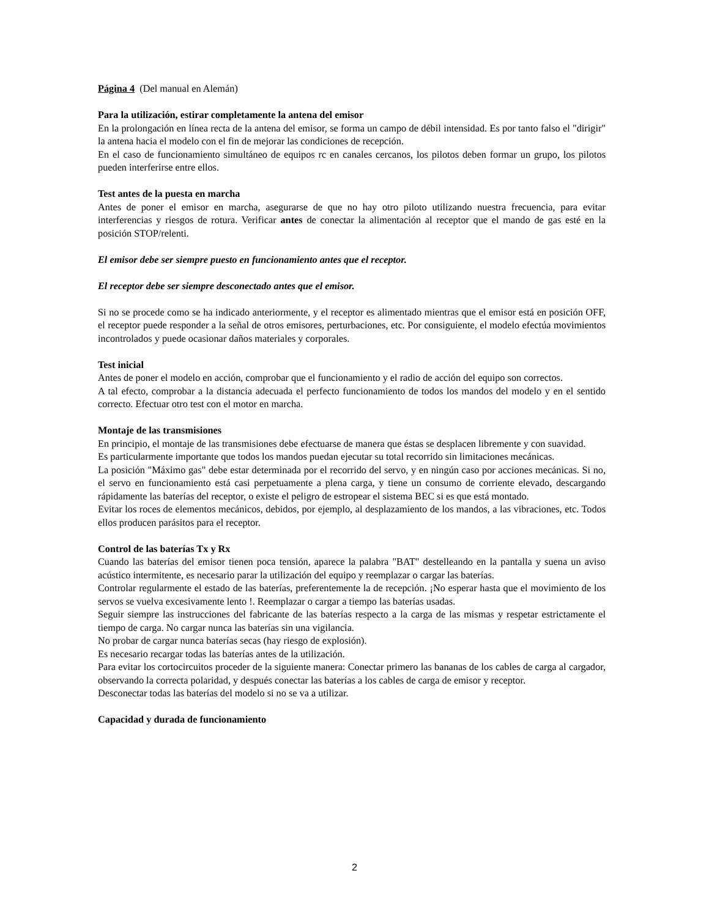Página 4 (Del manual en Alemán)
Para la utilización, estirar completamente la antena del emisor
En la prolongación en línea recta de la antena del emisor, se forma un campo de débil intensidad. Es por tanto falso el "dirigir" la antena hacia el modelo con el fin de mejorar las condiciones de recepción.
En el caso de funcionamiento simultáneo de equipos rc en canales cercanos, los pilotos deben formar un grupo, los pilotos pueden interferirse entre ellos.
Test antes de la puesta en marcha
Antes de poner el emisor en marcha, asegurarse de que no hay otro piloto utilizando nuestra frecuencia, para evitar interferencias y riesgos de rotura. Verificar antes de conectar la alimentación al receptor que el mando de gas esté en la posición STOP/relenti.
El emisor debe ser siempre puesto en funcionamiento antes que el receptor.
El receptor debe ser siempre desconectado antes que el emisor.
Si no se procede como se ha indicado anteriormente, y el receptor es alimentado mientras que el emisor está en posición OFF, el receptor puede responder a la señal de otros emisores, perturbaciones, etc. Por consiguiente, el modelo efectúa movimientos incontrolados y puede ocasionar daños materiales y corporales.
Test inicial
Antes de poner el modelo en acción, comprobar que el funcionamiento y el radio de acción del equipo son correctos.
A tal efecto, comprobar a la distancia adecuada el perfecto funcionamiento de todos los mandos del modelo y en el sentido correcto. Efectuar otro test con el motor en marcha.
Montaje de las transmisiones
En principio, el montaje de las transmisiones debe efectuarse de manera que éstas se desplacen libremente y con suavidad.
Es particularmente importante que todos los mandos puedan ejecutar su total recorrido sin limitaciones mecánicas.
La posición "Máximo gas" debe estar determinada por el recorrido del servo, y en ningún caso por acciones mecánicas. Si no, el servo en funcionamiento está casi perpetuamente a plena carga, y tiene un consumo de corriente elevado, descargando rápidamente las baterías del receptor, o existe el peligro de estropear el sistema BEC si es que está montado.
Evitar los roces de elementos mecánicos, debidos, por ejemplo, al desplazamiento de los mandos, a las vibraciones, etc. Todos ellos producen parásitos para el receptor.
Control de las baterías Tx y Rx
Cuando las baterías del emisor tienen poca tensión, aparece la palabra "BAT" destelleando en la pantalla y suena un aviso acústico intermitente, es necesario parar la utilización del equipo y reemplazar o cargar las baterías.
Controlar regularmente el estado de las baterías, preferentemente la de recepción. ¡No esperar hasta que el movimiento de los servos se vuelva excesivamente lento !. Reemplazar o cargar a tiempo las baterías usadas.
Seguir siempre las instrucciones del fabricante de las baterías respecto a la carga de las mismas y respetar estrictamente el tiempo de carga. No cargar nunca las baterías sin una vigilancia.
No probar de cargar nunca baterías secas (hay riesgo de explosión).
Es necesario recargar todas las baterías antes de la utilización.
Para evitar los cortocircuitos proceder de la siguiente manera: Conectar primero las bananas de los cables de carga al cargador, observando la correcta polaridad, y después conectar las baterías a los cables de carga de emisor y receptor.
Desconectar todas las baterías del modelo si no se va a utilizar.
Capacidad y durada de funcionamiento
2